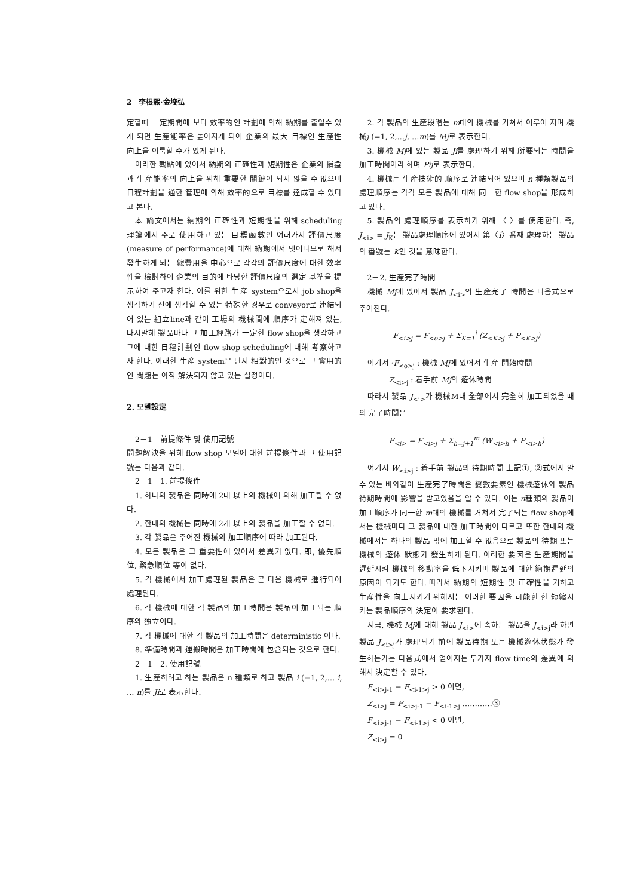2　李根熙·金埈弘
定할때 一定期間에 보다 效率的인 計劃에 의해 納期를 줄일수 있게 되면 生産能率은 높아지게 되어 企業의 最大 目標인 生産性 向上을 이룩할 수가 있게 된다.
이러한 觀點에 있어서 納期의 正確性과 短期性은 企業의 損益과 生産能率의 向上을 위해 重要한 關鍵이 되지 않을 수 없으며 日程計劃을 通한 管理에 의해 效率的으로 目標를 達成할 수 있다고 본다.
本 論文에서는 納期의 正確性과 短期性을 위해 scheduling 理論에서 주로 使用하고 있는 目標函數인 여러가지 評價尺度(measure of performance)에 대해 納期에서 벗어나므로 해서 發生하게 되는 總費用을 中心으로 각각의 評價尺度에 대한 效率性을 檢討하여 企業의 目的에 타당한 評價尺度의 選定 基準을 提示하여 주고자 한다. 이를 위한 生産 system으로서 job shop을 생각하기 전에 생각할 수 있는 特殊한 경우로 conveyor로 連結되어 있는 組立line과 같이 工場의 機械間에 順序가 定해져 있는, 다시말해 製品마다 그 加工經路가 一定한 flow shop을 생각하고 그에 대한 日程計劃인 flow shop scheduling에 대해 考察하고자 한다. 이러한 生産 system은 단지 相對的인 것으로 그 實用的인 問題는 아직 解決되지 않고 있는 실정이다.
2. 모델設定
2－1　前提條件 및 使用記號
問題解決을 위해 flow shop 모델에 대한 前提條件과 그 使用記號는 다음과 같다.
2－1－1. 前提條件
1. 하나의 製品은 同時에 2대 以上의 機械에 의해 加工될 수 없다.
2. 한대의 機械는 同時에 2개 以上의 製品을 加工할 수 없다.
3. 각 製品은 주어진 機械의 加工順序에 따라 加工된다.
4. 모든 製品은 그 重要性에 있어서 差異가 없다. 即, 優先順位, 緊急順位 等이 없다.
5. 각 機械에서 加工處理된 製品은 곧 다음 機械로 進行되어 處理된다.
6. 각 機械에 대한 각 製品의 加工時間은 製品이 加工되는 順序와 独立이다.
7. 각 機械에 대한 각 製品의 加工時間은 deterministic 이다.
8. 準備時間과 運搬時間은 加工時間에 包含되는 것으로 한다.
2－1－2. 使用記號
1. 生産하려고 하는 製品은 n 種類로 하고 製品 i (=1, 2,… i, … n)를 Ji로 表示한다.
2. 각 製品의 生産段階는 m대의 機械를 거쳐서 이루어 지며 機械j (=1, 2,…j, …m)를 Mj로 表示한다.
3. 機械 Mj에 있는 製品 Ji를 處理하기 위해 所要되는 時間을 加工時間이라 하며 Pij로 表示한다.
4. 機械는 生産技術的 順序로 連結되어 있으며 n 種類製品의 處理順序는 각각 모든 製品에 대해 同一한 flow shop을 形成하고 있다.
5. 製品의 處理順序를 表示하기 위해 〈 〉를 使用한다. 즉, J<sub><i></sub> = J<sub>K</sub>는 製品處理順序에 있어서 第〈i〉番째 處理하는 製品의 番號는 K인 것을 意味한다.
2－2. 生産完了時間
機械 Mj에 있어서 製品 J<sub><i></sub>의 生産完了 時間은 다음式으로 주어진다.
F<sub><i>j</sub> = F<sub><o>j</sub> + Σ<sub>K=1</sub><sup>i</sup> (Z<sub><K>j</sub> + P<sub><K>j</sub>)
여기서 ·F<sub><o>j</sub> : 機械 Mj에 있어서 生産 開始時間
Z<sub><i>j</sub> : 着手前 Mj의 遊休時間
따라서 製品 J<sub><i></sub>가 機械M대 全部에서 完全히 加工되었을 때의 完了時間은
F<sub><i></sub> = F<sub><i>j</sub> + Σ<sub>h=j+1</sub><sup>m</sup> (W<sub><i>h</sub> + P<sub><i>h</sub>)
여기서 W<sub><i>j</sub> : 着手前 製品의 待期時間 上記①, ②式에서 알 수 있는 바와같이 生産完了時間은 變數要素인 機械遊休와 製品待期時間에 影響을 받고있음을 알 수 있다. 이는 n種類의 製品이 加工順序가 同一한 m대의 機械를 거쳐서 完了되는 flow shop에서는 機械마다 그 製品에 대한 加工時間이 다르고 또한 한대의 機械에서는 하나의 製品 밖에 加工할 수 없음으로 製品의 待期 또는 機械의 遊休 狀態가 發生하게 된다. 이러한 要因은 生産期間을 遲延시켜 機械의 移動率을 低下시키며 製品에 대한 納期遲延의 原因이 되기도 한다. 따라서 納期의 短期性 및 正確性을 기하고 生産性을 向上시키기 위해서는 이러한 要因을 可能한 한 短縮시키는 製品順序의 決定이 要求된다.
지금, 機械 Mj에 대해 製品 J<sub><i></sub>에 속하는 製品을 J<sub><i>j</sub>라 하면 製品 J<sub><i>j</sub>가 處理되기 前에 製品待期 또는 機械遊休狀態가 發生하는가는 다음式에서 얻어지는 두가지 flow time의 差異에 의해서 決定할 수 있다.
F<sub><i>j-1</sub> − F<sub><i-1>j</sub> > 0 이면,
Z<sub><i>j</sub> = F<sub><i>j-1</sub> − F<sub><i-1>j</sub> …………③
F<sub><i>j-1</sub> − F<sub><i-1>j</sub> < 0 이면,
Z<sub><i>j</sub> = 0